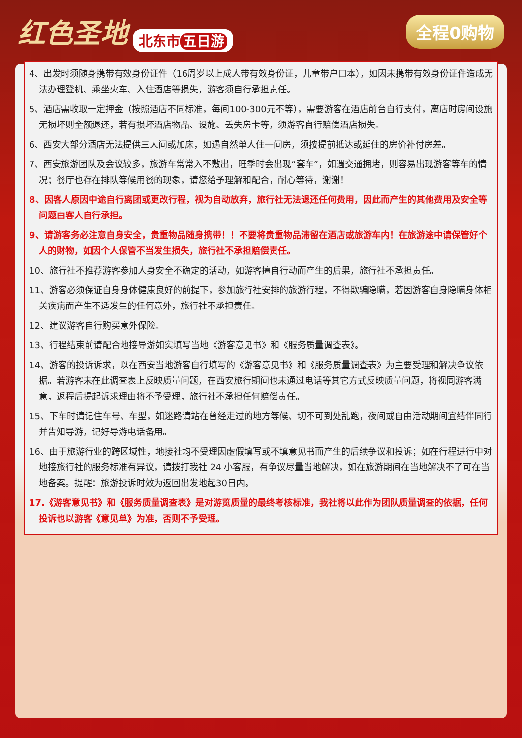红色圣地 北东市 五日游
全程0购物
4、出发时须随身携带有效身份证件（16周岁以上成人带有效身份证，儿童带户口本），如因未携带有效身份证件造成无法办理登机、乘坐火车、入住酒店等损失，游客须自行承担责任。
5、酒店需收取一定押金（按照酒店不同标准，每间100-300元不等），需要游客在酒店前台自行支付，离店时房间设施无损坏则全额退还，若有损坏酒店物品、设施、丢失房卡等，须游客自行赔偿酒店损失。
6、西安大部分酒店无法提供三人间或加床，如遇自然单人住一间房，须按提前抵达或延住的房价补付房差。
7、西安旅游团队及会议较多，旅游车常常入不敷出，旺季时会出现“套车”，如遇交通拥堵，则容易出现游客等车的情况；餐厅也存在排队等候用餐的现象，请您给予理解和配合，耐心等待，谢谢！
8、因客人原因中途自行离团或更改行程，视为自动放弃，旅行社无法退还任何费用，因此而产生的其他费用及安全等问题由客人自行承担。
9、请游客务必注意自身安全，贵重物品随身携带！！不要将贵重物品滞留在酒店或旅游车内！在旅游途中请保管好个人的财物，如因个人保管不当发生损失，旅行社不承担赔偿责任。
10、旅行社不推荐游客参加人身安全不确定的活动，如游客擅自行动而产生的后果，旅行社不承担责任。
11、游客必须保证自身身体健康良好的前提下，参加旅行社安排的旅游行程，不得欺骗隐瞒，若因游客自身隐瞒身体相关疾病而产生不适发生的任何意外，旅行社不承担责任。
12、建议游客自行购买意外保险。
13、行程结束前请配合地接导游如实填写当地《游客意见书》和《服务质量调查表》。
14、游客的投诉诉求，以在西安当地游客自行填写的《游客意见书》和《服务质量调查表》为主要受理和解决争议依据。若游客未在此调查表上反映质量问题，在西安旅行期间也未通过电话等其它方式反映质量问题，将视同游客满意，返程后提起诉求理由将不予受理，旅行社不承担任何赔偿责任。
15、下车时请记住车号、车型，如迷路请站在曾经走过的地方等候、切不可到处乱跑，夜间或自由活动期间宜结伴同行并告知导游，记好导游电话备用。
16、由于旅游行业的跨区域性，地接社均不受理因虚假填写或不填意见书而产生的后续争议和投诉；如在行程进行中对地接旅行社的服务标准有异议，请拨打我社 24 小客服，有争议尽量当地解决，如在旅游期间在当地解决不了可在当地备案。提醒：旅游投诉时效为返回出发地起30日内。
17.《游客意见书》和《服务质量调查表》是对游览质量的最终考核标准，我社将以此作为团队质量调查的依据，任何投诉也以游客《意见单》为准，否则不予受理。